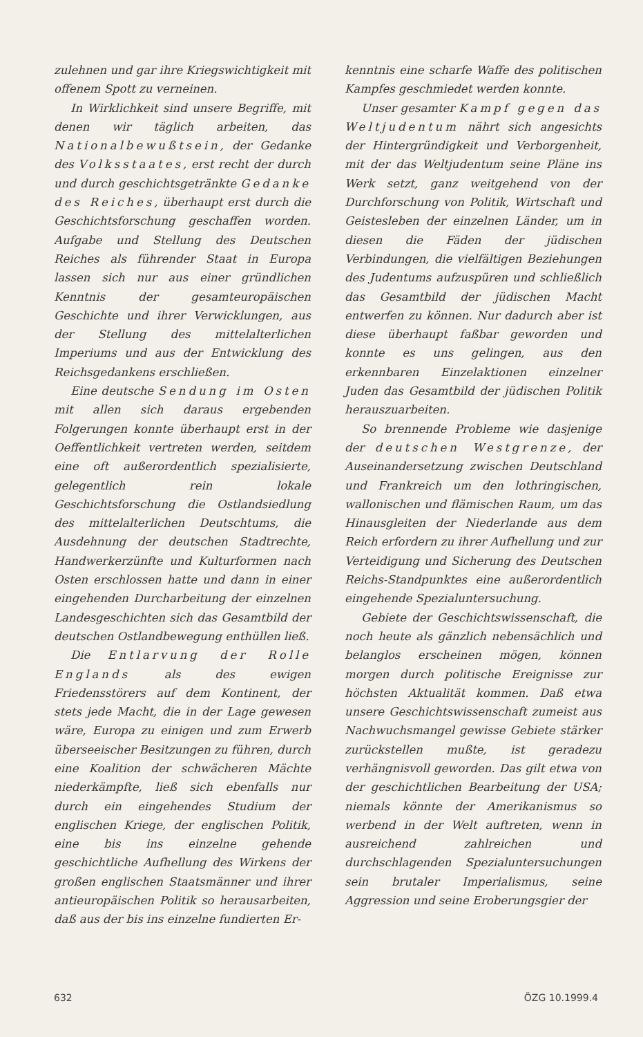zulehnen und gar ihre Kriegswichtigkeit mit offenem Spott zu verneinen.
In Wirklichkeit sind unsere Begriffe, mit denen wir täglich arbeiten, das Nationalbewußtsein, der Gedanke des Volksstaates, erst recht der durch und durch geschichtsgetränkte Gedanke des Reiches, überhaupt erst durch die Geschichtsforschung geschaffen worden. Aufgabe und Stellung des Deutschen Reiches als führender Staat in Europa lassen sich nur aus einer gründlichen Kenntnis der gesamteuropäischen Geschichte und ihrer Verwicklungen, aus der Stellung des mittelalterlichen Imperiums und aus der Entwicklung des Reichsgedankens erschließen.
Eine deutsche Sendung im Osten mit allen sich daraus ergebenden Folgerungen konnte überhaupt erst in der Oeffentlichkeit vertreten werden, seitdem eine oft außerordentlich spezialisierte, gelegentlich rein lokale Geschichtsforschung die Ostlandsiedlung des mittelalterlichen Deutschtums, die Ausdehnung der deutschen Stadtrechte, Handwerkerzünfte und Kulturformen nach Osten erschlossen hatte und dann in einer eingehenden Durcharbeitung der einzelnen Landesgeschichten sich das Gesamtbild der deutschen Ostlandbewegung enthüllen ließ.
Die Entlarvung der Rolle Englands als des ewigen Friedensstörers auf dem Kontinent, der stets jede Macht, die in der Lage gewesen wäre, Europa zu einigen und zum Erwerb überseeischer Besitzungen zu führen, durch eine Koalition der schwächeren Mächte niederkämpfte, ließ sich ebenfalls nur durch ein eingehendes Studium der englischen Kriege, der englischen Politik, eine bis ins einzelne gehende geschichtliche Aufhellung des Wirkens der großen englischen Staatsmänner und ihrer antieuropäischen Politik so herausarbeiten, daß aus der bis ins einzelne fundierten Er-
kenntnis eine scharfe Waffe des politischen Kampfes geschmiedet werden konnte.
Unser gesamter Kampf gegen das Weltjudentum nährt sich angesichts der Hintergründigkeit und Verborgenheit, mit der das Weltjudentum seine Pläne ins Werk setzt, ganz weitgehend von der Durchforschung von Politik, Wirtschaft und Geistesleben der einzelnen Länder, um in diesen die Fäden der jüdischen Verbindungen, die vielfältigen Beziehungen des Judentums aufzuspüren und schließlich das Gesamtbild der jüdischen Macht entwerfen zu können. Nur dadurch aber ist diese überhaupt faßbar geworden und konnte es uns gelingen, aus den erkennbaren Einzelaktionen einzelner Juden das Gesamtbild der jüdischen Politik herauszuarbeiten.
So brennende Probleme wie dasjenige der deutschen Westgrenze, der Auseinandersetzung zwischen Deutschland und Frankreich um den lothringischen, wallonischen und flämischen Raum, um das Hinausgleiten der Niederlande aus dem Reich erfordern zu ihrer Aufhellung und zur Verteidigung und Sicherung des Deutschen Reichs-Standpunktes eine außerordentlich eingehende Spezialuntersuchung.
Gebiete der Geschichtswissenschaft, die noch heute als gänzlich nebensächlich und belanglos erscheinen mögen, können morgen durch politische Ereignisse zur höchsten Aktualität kommen. Daß etwa unsere Geschichtswissenschaft zumeist aus Nachwuchsmangel gewisse Gebiete stärker zurückstellen mußte, ist geradezu verhängnisvoll geworden. Das gilt etwa von der geschichtlichen Bearbeitung der USA; niemals könnte der Amerikanismus so werbend in der Welt auftreten, wenn in ausreichend zahlreichen und durchschlagenden Spezialuntersuchungen sein brutaler Imperialismus, seine Aggression und seine Eroberungsgier der
632 ÖZG 10.1999.4